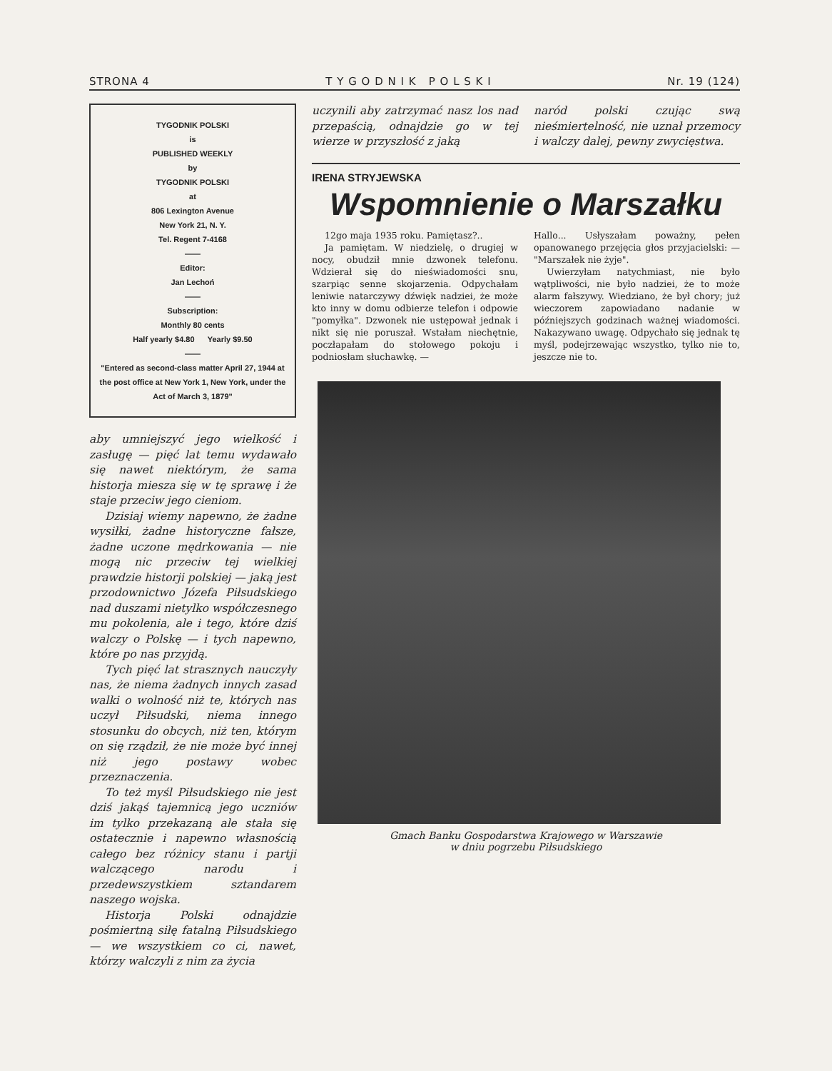STRONA 4 T Y G O D N I K P O L S K I Nr. 19 (124)
TYGODNIK POLSKI
is
PUBLISHED WEEKLY
by
TYGODNIK POLSKI
at
806 Lexington Avenue
New York 21, N. Y.
Tel. Regent 7-4168
——
Editor:
Jan Lechoń
——
Subscription:
Monthly 80 cents
Half yearly $4.80 Yearly $9.50
——
"Entered as second-class matter April 27, 1944 at the post office at New York 1, New York, under the Act of March 3, 1879"
aby umniejszyć jego wielkość i zasługę — pięć lat temu wydawało się nawet niektórym, że sama historja miesza się w tę sprawę i że staje przeciw jego cieniom.
Dzisiaj wiemy napewno, że żadne wysiłki, żadne historyczne fałsze, żadne uczone mędrkowania — nie mogą nic przeciw tej wielkiej prawdzie historji polskiej — jaką jest przodownictwo Józefa Piłsudskiego nad duszami nietylko współczesnego mu pokolenia, ale i tego, które dziś walczy o Polskę — i tych napewno, które po nas przyjdą.
Tych pięć lat strasznych nauczyły nas, że niema żadnych innych zasad walki o wolność niż te, których nas uczył Piłsudski, niema innego stosunku do obcych, niż ten, którym on się rządził, że nie może być innej niż jego postawy wobec przeznaczenia.
To też myśl Piłsudskiego nie jest dziś jakąś tajemnicą jego uczniów im tylko przekazaną ale stała się ostatecznie i napewno własnością całego bez różnicy stanu i partji walczącego narodu i przedewszystkiem sztandarem naszego wojska.
Historja Polski odnajdzie pośmiertną siłę fatalną Piłsudskiego — we wszystkiem co ci, nawet, którzy walczyli z nim za życia
uczynili aby zatrzymać nasz los nad przepaścią, odnajdzie go w tej wierze w przyszłość z jaką
naród polski czując swą nieśmiertelność, nie uznał przemocy i walczy dalej, pewny zwycięstwa.
IRENA STRYJEWSKA
Wspomnienie o Marszałku
12go maja 1935 roku. Pamiętasz?..
Ja pamiętam. W niedzielę, o drugiej w nocy, obudził mnie dzwonek telefonu. Wdzierał się do nieświadomości snu, szarpiąc senne skojarzenia. Odpychałam leniwie natarczywy dźwięk nadziei, że może kto inny w domu odbierze telefon i odpowie "pomyłka". Dzwonek nie ustępował jednak i nikt się nie poruszał. Wstałam niechętnie, poczłapałam do stołowego pokoju i podniosłam słuchawkę. —
Hallo... Usłyszałam poważny, pełen opanowanego przejęcia głos przyjacielski: — "Marszałek nie żyje".
Uwierzyłam natychmiast, nie było wątpliwości, nie było nadziei, że to może alarm fałszywy. Wiedziano, że był chory; już wieczorem zapowiadano nadanie w późniejszych godzinach ważnej wiadomości. Nakazywano uwagę. Odpychało się jednak tę myśl, podejrzewając wszystko, tylko nie to, jeszcze nie to.
Gmach Banku Gospodarstwa Krajowego w Warszawie
w dniu pogrzebu Piłsudskiego